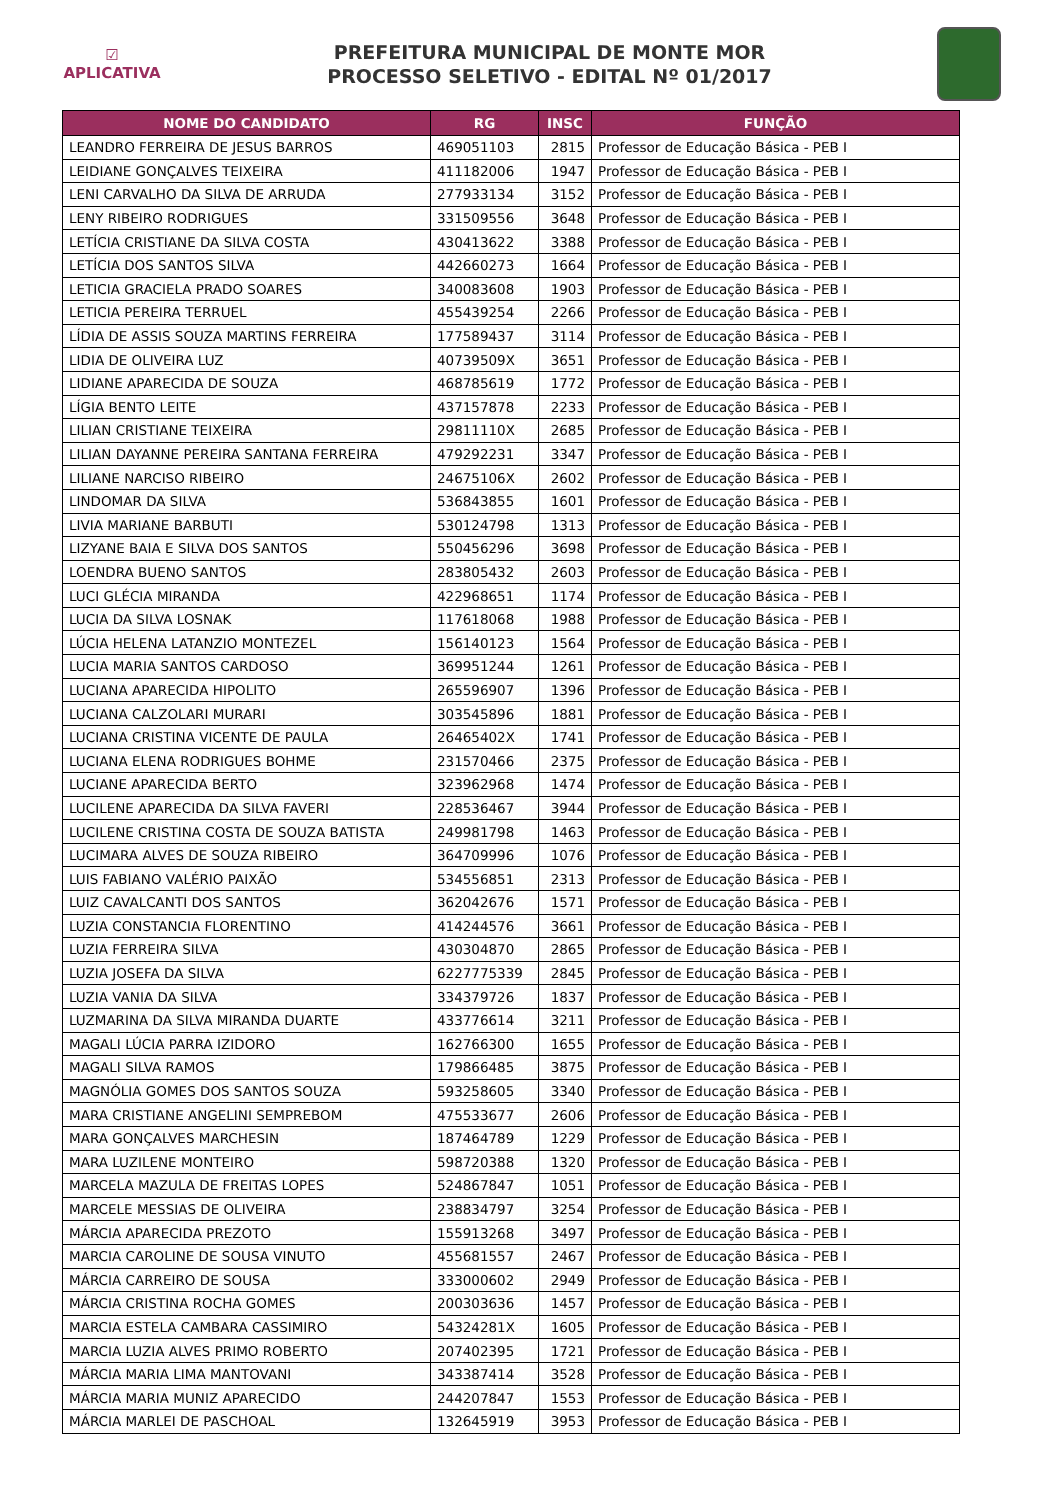☑
APLICATIVA
PREFEITURA MUNICIPAL DE MONTE MOR
PROCESSO SELETIVO - EDITAL Nº 01/2017
| NOME DO CANDIDATO | RG | INSC | FUNÇÃO |
| --- | --- | --- | --- |
| LEANDRO FERREIRA DE JESUS BARROS | 469051103 | 2815 | Professor de Educação Básica - PEB I |
| LEIDIANE GONÇALVES TEIXEIRA | 411182006 | 1947 | Professor de Educação Básica - PEB I |
| LENI CARVALHO DA SILVA DE ARRUDA | 277933134 | 3152 | Professor de Educação Básica - PEB I |
| LENY RIBEIRO RODRIGUES | 331509556 | 3648 | Professor de Educação Básica - PEB I |
| LETÍCIA CRISTIANE DA SILVA COSTA | 430413622 | 3388 | Professor de Educação Básica - PEB I |
| LETÍCIA DOS SANTOS SILVA | 442660273 | 1664 | Professor de Educação Básica - PEB I |
| LETICIA GRACIELA PRADO SOARES | 340083608 | 1903 | Professor de Educação Básica - PEB I |
| LETICIA PEREIRA TERRUEL | 455439254 | 2266 | Professor de Educação Básica - PEB I |
| LÍDIA DE ASSIS SOUZA MARTINS FERREIRA | 177589437 | 3114 | Professor de Educação Básica - PEB I |
| LIDIA DE OLIVEIRA LUZ | 40739509X | 3651 | Professor de Educação Básica - PEB I |
| LIDIANE APARECIDA DE SOUZA | 468785619 | 1772 | Professor de Educação Básica - PEB I |
| LÍGIA BENTO LEITE | 437157878 | 2233 | Professor de Educação Básica - PEB I |
| LILIAN CRISTIANE TEIXEIRA | 29811110X | 2685 | Professor de Educação Básica - PEB I |
| LILIAN DAYANNE PEREIRA SANTANA FERREIRA | 479292231 | 3347 | Professor de Educação Básica - PEB I |
| LILIANE NARCISO RIBEIRO | 24675106X | 2602 | Professor de Educação Básica - PEB I |
| LINDOMAR DA SILVA | 536843855 | 1601 | Professor de Educação Básica - PEB I |
| LIVIA MARIANE BARBUTI | 530124798 | 1313 | Professor de Educação Básica - PEB I |
| LIZYANE BAIA E SILVA DOS SANTOS | 550456296 | 3698 | Professor de Educação Básica - PEB I |
| LOENDRA BUENO SANTOS | 283805432 | 2603 | Professor de Educação Básica - PEB I |
| LUCI GLÉCIA MIRANDA | 422968651 | 1174 | Professor de Educação Básica - PEB I |
| LUCIA DA SILVA LOSNAK | 117618068 | 1988 | Professor de Educação Básica - PEB I |
| LÚCIA HELENA LATANZIO MONTEZEL | 156140123 | 1564 | Professor de Educação Básica - PEB I |
| LUCIA MARIA SANTOS CARDOSO | 369951244 | 1261 | Professor de Educação Básica - PEB I |
| LUCIANA APARECIDA HIPOLITO | 265596907 | 1396 | Professor de Educação Básica - PEB I |
| LUCIANA CALZOLARI MURARI | 303545896 | 1881 | Professor de Educação Básica - PEB I |
| LUCIANA CRISTINA VICENTE DE PAULA | 26465402X | 1741 | Professor de Educação Básica - PEB I |
| LUCIANA ELENA RODRIGUES BOHME | 231570466 | 2375 | Professor de Educação Básica - PEB I |
| LUCIANE APARECIDA BERTO | 323962968 | 1474 | Professor de Educação Básica - PEB I |
| LUCILENE APARECIDA DA SILVA FAVERI | 228536467 | 3944 | Professor de Educação Básica - PEB I |
| LUCILENE CRISTINA COSTA DE SOUZA BATISTA | 249981798 | 1463 | Professor de Educação Básica - PEB I |
| LUCIMARA ALVES DE SOUZA RIBEIRO | 364709996 | 1076 | Professor de Educação Básica - PEB I |
| LUIS FABIANO VALÉRIO PAIXÃO | 534556851 | 2313 | Professor de Educação Básica - PEB I |
| LUIZ CAVALCANTI DOS SANTOS | 362042676 | 1571 | Professor de Educação Básica - PEB I |
| LUZIA CONSTANCIA FLORENTINO | 414244576 | 3661 | Professor de Educação Básica - PEB I |
| LUZIA FERREIRA SILVA | 430304870 | 2865 | Professor de Educação Básica - PEB I |
| LUZIA JOSEFA DA SILVA | 6227775339 | 2845 | Professor de Educação Básica - PEB I |
| LUZIA VANIA DA SILVA | 334379726 | 1837 | Professor de Educação Básica - PEB I |
| LUZMARINA DA SILVA MIRANDA DUARTE | 433776614 | 3211 | Professor de Educação Básica - PEB I |
| MAGALI LÚCIA PARRA IZIDORO | 162766300 | 1655 | Professor de Educação Básica - PEB I |
| MAGALI SILVA RAMOS | 179866485 | 3875 | Professor de Educação Básica - PEB I |
| MAGNÓLIA GOMES DOS SANTOS SOUZA | 593258605 | 3340 | Professor de Educação Básica - PEB I |
| MARA CRISTIANE ANGELINI SEMPREBOM | 475533677 | 2606 | Professor de Educação Básica - PEB I |
| MARA GONÇALVES MARCHESIN | 187464789 | 1229 | Professor de Educação Básica - PEB I |
| MARA LUZILENE MONTEIRO | 598720388 | 1320 | Professor de Educação Básica - PEB I |
| MARCELA MAZULA DE FREITAS LOPES | 524867847 | 1051 | Professor de Educação Básica - PEB I |
| MARCELE MESSIAS DE OLIVEIRA | 238834797 | 3254 | Professor de Educação Básica - PEB I |
| MÁRCIA APARECIDA PREZOTO | 155913268 | 3497 | Professor de Educação Básica - PEB I |
| MARCIA CAROLINE DE SOUSA VINUTO | 455681557 | 2467 | Professor de Educação Básica - PEB I |
| MÁRCIA CARREIRO DE SOUSA | 333000602 | 2949 | Professor de Educação Básica - PEB I |
| MÁRCIA CRISTINA ROCHA GOMES | 200303636 | 1457 | Professor de Educação Básica - PEB I |
| MARCIA ESTELA CAMBARA CASSIMIRO | 54324281X | 1605 | Professor de Educação Básica - PEB I |
| MARCIA LUZIA ALVES PRIMO ROBERTO | 207402395 | 1721 | Professor de Educação Básica - PEB I |
| MÁRCIA MARIA LIMA MANTOVANI | 343387414 | 3528 | Professor de Educação Básica - PEB I |
| MÁRCIA MARIA MUNIZ APARECIDO | 244207847 | 1553 | Professor de Educação Básica - PEB I |
| MÁRCIA MARLEI DE PASCHOAL | 132645919 | 3953 | Professor de Educação Básica - PEB I |